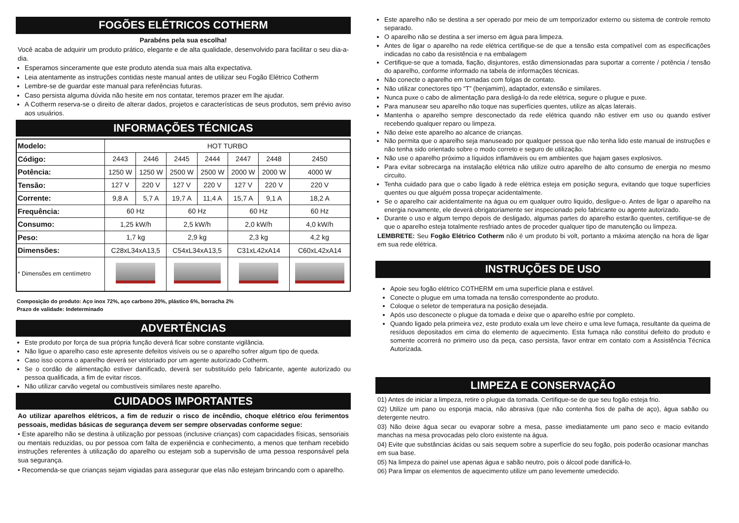FOGÕES ELÉTRICOS COTHERM
Parabéns pela sua escolha!
Você acaba de adquirir um produto prático, elegante e de alta qualidade, desenvolvido para facilitar o seu dia-a-dia.
Esperamos sinceramente que este produto atenda sua mais alta expectativa.
Leia atentamente as instruções contidas neste manual antes de utilizar seu Fogão Elétrico Cotherm
Lembre-se de guardar este manual para referências futuras.
Caso persista alguma dúvida não hesite em nos contatar, teremos prazer em lhe ajudar.
A Cotherm reserva-se o direito de alterar dados, projetos e características de seus produtos, sem prévio aviso aos usuários.
INFORMAÇÕES TÉCNICAS
| Modelo: | HOT TURBO | | | | | | |
| Código: | 2443 | 2446 | 2445 | 2444 | 2447 | 2448 | 2450 |
| Potência: | 1250 W | 1250 W | 2500 W | 2500 W | 2000 W | 2000 W | 4000 W |
| Tensão: | 127 V | 220 V | 127 V | 220 V | 127 V | 220 V | 220 V |
| Corrente: | 9,8 A | 5,7 A | 19,7 A | 11,4 A | 15,7 A | 9,1 A | 18,2 A |
| Frequência: | 60 Hz | | 60 Hz | | 60 Hz | | 60 Hz |
| Consumo: | 1,25 kW/h | | 2,5 kW/h | | 2,0 kW/h | | 4,0 kW/h |
| Peso: | 1,7 kg | | 2,9 kg | | 2,3 kg | | 4,2 kg |
| Dimensões: | C28xL34xA13,5 | | C54xL34xA13,5 | | C31xL42xA14 | | C60xL42xA14 |
| * Dimensões em centímetro | | | | | | | |
Composição do produto: Aço inox 72%, aço carbono 20%, plástico 6%, borracha 2%
Prazo de validade: Indeterminado
ADVERTÊNCIAS
Este produto por força de sua própria função deverá ficar sobre constante vigilância.
Não ligue o aparelho caso este apresente defeitos visíveis ou se o aparelho sofrer algum tipo de queda.
Caso isso ocorra o aparelho deverá ser vistoriado por um agente autorizado Cotherm.
Se o cordão de alimentação estiver danificado, deverá ser substituído pelo fabricante, agente autorizado ou pessoa qualificada, a fim de evitar riscos.
Não utilizar carvão vegetal ou combustíveis similares neste aparelho.
CUIDADOS IMPORTANTES
Ao utilizar aparelhos elétricos, a fim de reduzir o risco de incêndio, choque elétrico e/ou ferimentos pessoais, medidas básicas de segurança devem ser sempre observadas conforme segue:
• Este aparelho não se destina à utilização por pessoas (inclusive crianças) com capacidades físicas, sensoriais ou mentais reduzidas, ou por pessoa com falta de experiência e conhecimento, a menos que tenham recebido instruções referentes à utilização do aparelho ou estejam sob a supervisão de uma pessoa responsável pela sua segurança.
• Recomenda-se que crianças sejam vigiadas para assegurar que elas não estejam brincando com o aparelho.
Este aparelho não se destina a ser operado por meio de um temporizador externo ou sistema de controle remoto separado.
O aparelho não se destina a ser imerso em água para limpeza.
Antes de ligar o aparelho na rede elétrica certifique-se de que a tensão esta compatível com as especificações indicadas no cabo da resistência e na embalagem
Certifique-se que a tomada, fiação, disjuntores, estão dimensionadas para suportar a corrente / potência / tensão do aparelho, conforme informado na tabela de informações técnicas.
Não conecte o aparelho em tomadas com folgas de contato.
Não utilizar conectores tipo “T” (benjamim), adaptador, extensão e similares.
Nunca puxe o cabo de alimentação para desligá-lo da rede elétrica, segure o plugue e puxe.
Para manusear seu aparelho não toque nas superfícies quentes, utilize as alças laterais.
Mantenha o aparelho sempre desconectado da rede elétrica quando não estiver em uso ou quando estiver recebendo qualquer reparo ou limpeza.
Não deixe este aparelho ao alcance de crianças.
Não permita que o aparelho seja manuseado por qualquer pessoa que não tenha lido este manual de instruções e não tenha sido orientado sobre o modo correto e seguro de utilização.
Não use o aparelho próximo a líquidos inflamáveis ou em ambientes que hajam gases explosivos.
Para evitar sobrecarga na instalação elétrica não utilize outro aparelho de alto consumo de energia no mesmo circuito.
Tenha cuidado para que o cabo ligado à rede elétrica esteja em posição segura, evitando que toque superfícies quentes ou que alguém possa tropeçar acidentalmente.
Se o aparelho cair acidentalmente na água ou em qualquer outro liquido, desligue-o. Antes de ligar o aparelho na energia novamente, ele deverá obrigatoriamente ser inspecionado pelo fabricante ou agente autorizado.
Durante o uso e algum tempo depois de desligado, algumas partes do aparelho estarão quentes, certifique-se de que o aparelho esteja totalmente resfriado antes de proceder qualquer tipo de manutenção ou limpeza.
LEMBRETE: Seu Fogão Elétrico Cotherm não é um produto bi volt, portanto a máxima atenção na hora de ligar em sua rede elétrica.
INSTRUÇÕES DE USO
Apoie seu fogão elétrico COTHERM em uma superfície plana e estável.
Conecte o plugue em uma tomada na tensão correspondente ao produto.
Coloque o seletor de temperatura na posição desejada.
Após uso desconecte o plugue da tomada e deixe que o aparelho esfrie por completo.
Quando ligado pela primeira vez, este produto exala um leve cheiro e uma leve fumaça, resultante da queima de resíduos depositados em cima do elemento de aquecimento. Esta fumaça não constitui defeito do produto e somente ocorrerá no primeiro uso da peça, caso persista, favor entrar em contato com a Assistência Técnica Autorizada.
LIMPEZA E CONSERVAÇÃO
01) Antes de iniciar a limpeza, retire o plugue da tomada. Certifique-se de que seu fogão esteja frio.
02) Utilize um pano ou esponja macia, não abrasiva (que não contenha fios de palha de aço), água sabão ou detergente neutro.
03) Não deixe água secar ou evaporar sobre a mesa, passe imediatamente um pano seco e macio evitando manchas na mesa provocadas pelo cloro existente na água.
04) Evite que substâncias ácidas ou sais sequem sobre a superfície do seu fogão, pois poderão ocasionar manchas em sua base.
05) Na limpeza do painel use apenas água e sabão neutro, pois o álcool pode danificá-lo.
06) Para limpar os elementos de aquecimento utilize um pano levemente umedecido.